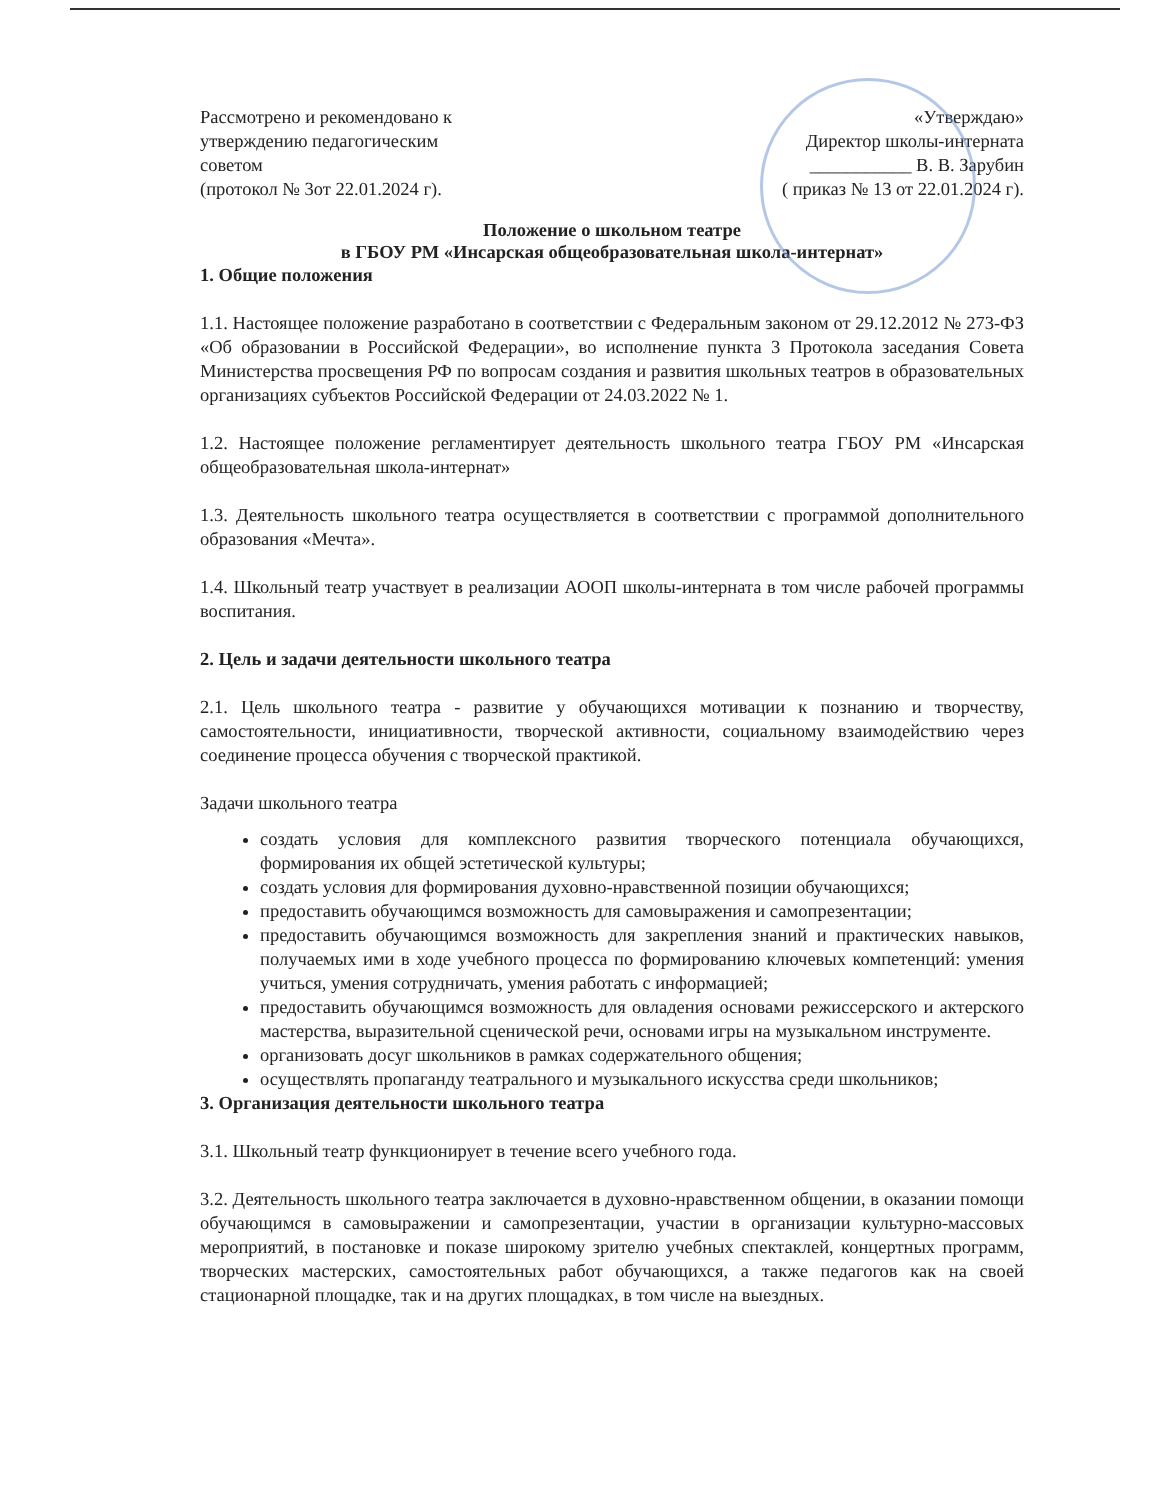Рассмотрено и рекомендовано к
утверждению педагогическим
советом
(протокол № 3от 22.01.2024 г).
«Утверждаю»
Директор школы-интерната
___________ В. В. Зарубин
( приказ № 13 от 22.01.2024 г).
Положение о школьном театре
в ГБОУ РМ «Инсарская общеобразовательная школа-интернат»
1. Общие положения
1.1. Настоящее положение разработано в соответствии с Федеральным законом от 29.12.2012 № 273-ФЗ «Об образовании в Российской Федерации», во исполнение пункта 3 Протокола заседания Совета Министерства просвещения РФ по вопросам создания и развития школьных театров в образовательных организациях субъектов Российской Федерации от 24.03.2022 № 1.
1.2. Настоящее положение регламентирует деятельность школьного театра ГБОУ РМ «Инсарская общеобразовательная школа-интернат»
1.3. Деятельность школьного театра осуществляется в соответствии с программой дополнительного образования «Мечта».
1.4. Школьный театр участвует в реализации АООП школы-интерната в том числе рабочей программы воспитания.
2. Цель и задачи деятельности школьного театра
2.1. Цель школьного театра - развитие у обучающихся мотивации к познанию и творчеству, самостоятельности, инициативности, творческой активности, социальному взаимодействию через соединение процесса обучения с творческой практикой.
Задачи школьного театра
создать условия для комплексного развития творческого потенциала обучающихся, формирования их общей эстетической культуры;
создать условия для формирования духовно-нравственной позиции обучающихся;
предоставить обучающимся возможность для самовыражения и самопрезентации;
предоставить обучающимся возможность для закрепления знаний и практических навыков, получаемых ими в ходе учебного процесса по формированию ключевых компетенций: умения учиться, умения сотрудничать, умения работать с информацией;
предоставить обучающимся возможность для овладения основами режиссерского и актерского мастерства, выразительной сценической речи, основами игры на музыкальном инструменте.
организовать досуг школьников в рамках содержательного общения;
осуществлять пропаганду театрального и музыкального искусства среди школьников;
3. Организация деятельности школьного театра
3.1. Школьный театр функционирует в течение всего учебного года.
3.2. Деятельность школьного театра заключается в духовно-нравственном общении, в оказании помощи обучающимся в самовыражении и самопрезентации, участии в организации культурно-массовых мероприятий, в постановке и показе широкому зрителю учебных спектаклей, концертных программ, творческих мастерских, самостоятельных работ обучающихся, а также педагогов как на своей стационарной площадке, так и на других площадках, в том числе на выездных.